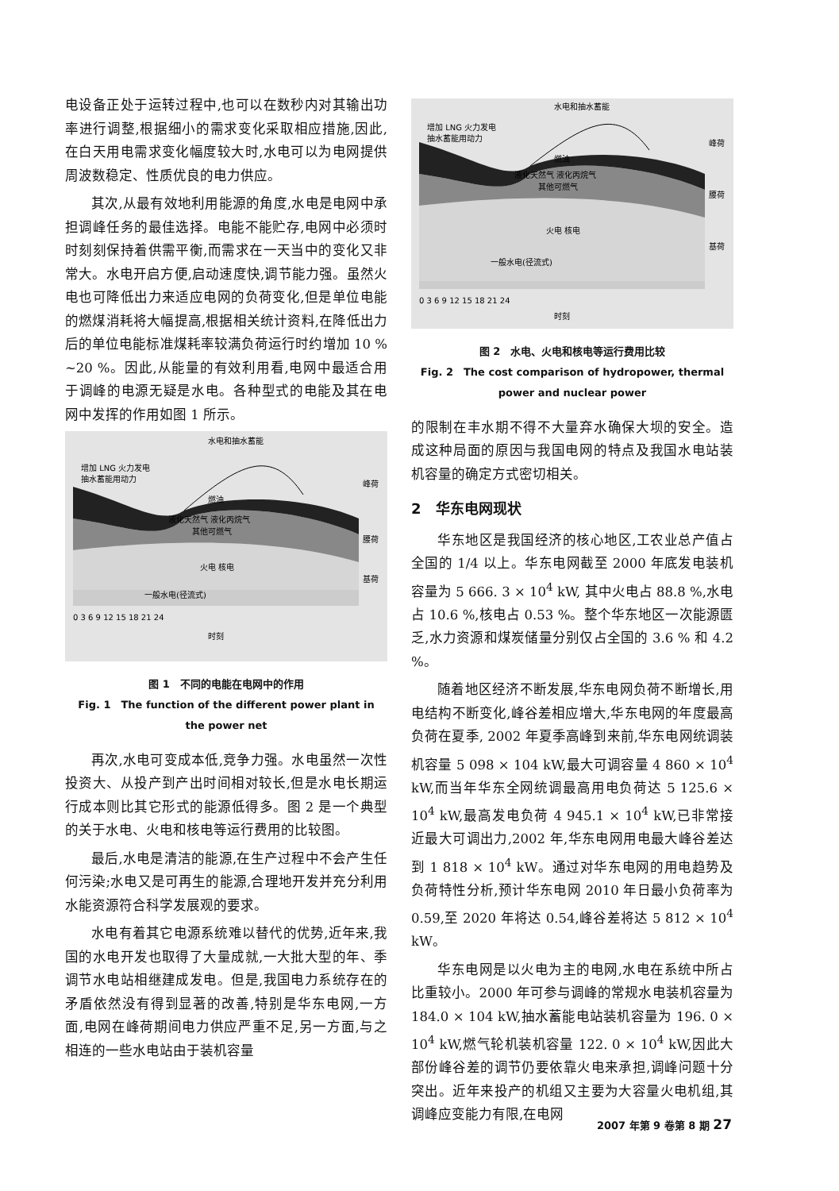电设备正处于运转过程中,也可以在数秒内对其输出功率进行调整,根据细小的需求变化采取相应措施,因此,在白天用电需求变化幅度较大时,水电可以为电网提供周波数稳定、性质优良的电力供应。
其次,从最有效地利用能源的角度,水电是电网中承担调峰任务的最佳选择。电能不能贮存,电网中必须时时刻刻保持着供需平衡,而需求在一天当中的变化又非常大。水电开启方便,启动速度快,调节能力强。虽然火电也可降低出力来适应电网的负荷变化,但是单位电能的燃煤消耗将大幅提高,根据相关统计资料,在降低出力后的单位电能标准煤耗率较满负荷运行时约增加 10 % ~20 %。因此,从能量的有效利用看,电网中最适合用于调峰的电源无疑是水电。各种型式的电能及其在电网中发挥的作用如图 1 所示。
水电和抽水蓄能
增加 LNG 火力发电
抽水蓄能用动力
燃油
液化天然气 液化丙烷气
其他可燃气
火电 核电
一般水电(径流式)
峰荷
腰荷
基荷
0 3 6 9 12 15 18 21 24
时刻
图 1　不同的电能在电网中的作用
Fig. 1　The function of the different power plant in
the power net
再次,水电可变成本低,竞争力强。水电虽然一次性投资大、从投产到产出时间相对较长,但是水电长期运行成本则比其它形式的能源低得多。图 2 是一个典型的关于水电、火电和核电等运行费用的比较图。
最后,水电是清洁的能源,在生产过程中不会产生任何污染;水电又是可再生的能源,合理地开发并充分利用水能资源符合科学发展观的要求。
水电有着其它电源系统难以替代的优势,近年来,我国的水电开发也取得了大量成就,一大批大型的年、季调节水电站相继建成发电。但是,我国电力系统存在的矛盾依然没有得到显著的改善,特别是华东电网,一方面,电网在峰荷期间电力供应严重不足,另一方面,与之相连的一些水电站由于装机容量
水电和抽水蓄能
增加 LNG 火力发电
抽水蓄能用动力
燃油
液化天然气 液化丙烷气
其他可燃气
火电 核电
一般水电(径流式)
峰荷
腰荷
基荷
0 3 6 9 12 15 18 21 24
时刻
图 2　水电、火电和核电等运行费用比较
Fig. 2　The cost comparison of hydropower, thermal
power and nuclear power
的限制在丰水期不得不大量弃水确保大坝的安全。造成这种局面的原因与我国电网的特点及我国水电站装机容量的确定方式密切相关。
2　华东电网现状
华东地区是我国经济的核心地区,工农业总产值占全国的 1/4 以上。华东电网截至 2000 年底发电装机容量为 5 666. 3 × 10<sup>4</sup> kW, 其中火电占 88.8 %,水电占 10.6 %,核电占 0.53 %。整个华东地区一次能源匮乏,水力资源和煤炭储量分别仅占全国的 3.6 % 和 4.2 %。
随着地区经济不断发展,华东电网负荷不断增长,用电结构不断变化,峰谷差相应增大,华东电网的年度最高负荷在夏季, 2002 年夏季高峰到来前,华东电网统调装机容量 5 098 × 104 kW,最大可调容量 4 860 × 10<sup>4</sup> kW,而当年华东全网统调最高用电负荷达 5 125.6 × 10<sup>4</sup> kW,最高发电负荷 4 945.1 × 10<sup>4</sup> kW,已非常接近最大可调出力,2002 年,华东电网用电最大峰谷差达到 1 818 × 10<sup>4</sup> kW。通过对华东电网的用电趋势及负荷特性分析,预计华东电网 2010 年日最小负荷率为 0.59,至 2020 年将达 0.54,峰谷差将达 5 812 × 10<sup>4</sup> kW。
华东电网是以火电为主的电网,水电在系统中所占比重较小。2000 年可参与调峰的常规水电装机容量为 184.0 × 104 kW,抽水蓄能电站装机容量为 196. 0 × 10<sup>4</sup> kW,燃气轮机装机容量 122. 0 × 10<sup>4</sup> kW,因此大部份峰谷差的调节仍要依靠火电来承担,调峰问题十分突出。近年来投产的机组又主要为大容量火电机组,其调峰应变能力有限,在电网
2007 年第 9 卷第 8 期 27